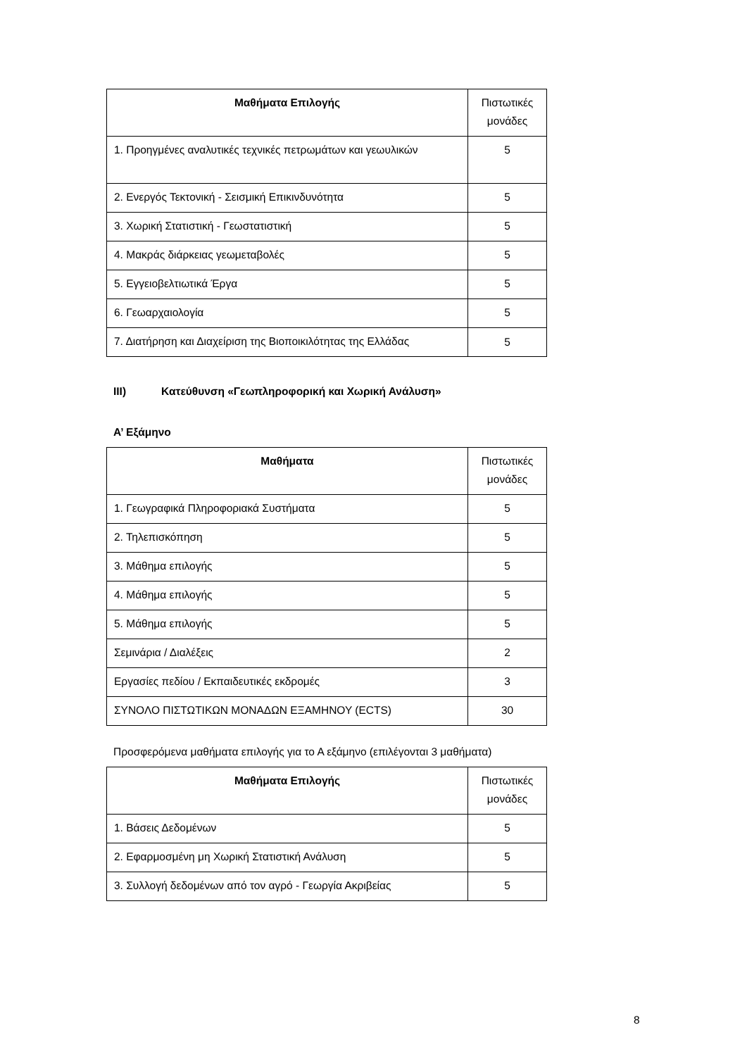| Μαθήματα Επιλογής | Πιστωτικές μονάδες |
| --- | --- |
| 1. Προηγμένες αναλυτικές τεχνικές πετρωμάτων και γεωυλικών | 5 |
| 2. Ενεργός Τεκτονική - Σεισμική Επικινδυνότητα | 5 |
| 3. Χωρική Στατιστική - Γεωστατιστική | 5 |
| 4. Μακράς διάρκειας γεωμεταβολές | 5 |
| 5. Εγγειοβελτιωτικά Έργα | 5 |
| 6. Γεωαρχαιολογία | 5 |
| 7. Διατήρηση και Διαχείριση της Βιοποικιλότητας της Ελλάδας | 5 |
III) Κατεύθυνση «Γεωπληροφορική και Χωρική Ανάλυση»
Α’ Εξάμηνο
| Μαθήματα | Πιστωτικές μονάδες |
| --- | --- |
| 1. Γεωγραφικά Πληροφοριακά Συστήματα | 5 |
| 2. Τηλεπισκόπηση | 5 |
| 3. Μάθημα επιλογής | 5 |
| 4. Μάθημα επιλογής | 5 |
| 5. Μάθημα επιλογής | 5 |
| Σεμινάρια / Διαλέξεις | 2 |
| Εργασίες πεδίου / Εκπαιδευτικές εκδρομές | 3 |
| ΣΥΝΟΛΟ ΠΙΣΤΩΤΙΚΩΝ ΜΟΝΑΔΩΝ ΕΞΑΜΗΝΟΥ (ECTS) | 30 |
Προσφερόμενα μαθήματα επιλογής για το Α εξάμηνο (επιλέγονται 3 μαθήματα)
| Μαθήματα Επιλογής | Πιστωτικές μονάδες |
| --- | --- |
| 1. Βάσεις Δεδομένων | 5 |
| 2. Εφαρμοσμένη μη Χωρική Στατιστική Ανάλυση | 5 |
| 3. Συλλογή δεδομένων από τον αγρό - Γεωργία Ακριβείας | 5 |
8